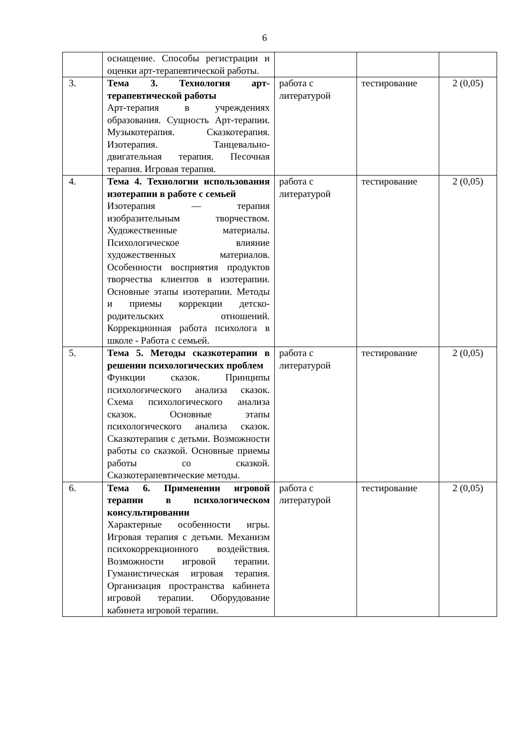6
| | оснащение. Способы регистрации и оценки арт-терапевтической работы. | | | |
| 3. | Тема 3. Технология арт-терапевтической работы Арт-терапия в учреждениях образования. Сущность Арт-терапии. Музыкотерапия. Сказкотерапия. Изотерапия. Танцевально- двигательная терапия. Песочная терапия. Игровая терапия. | работа с литературой | тестирование | 2 (0,05) |
| 4. | Тема 4. Технологии использования изотерапии в работе с семьей Изотерапия — терапия изобразительным творчеством. Художественные материалы. Психологическое влияние художественных материалов. Особенности восприятия продуктов творчества клиентов в изотерапии. Основные этапы изотерапии. Методы и приемы коррекции детско-родительских отношений. Коррекционная работа психолога в школе - Работа с семьей. | работа с литературой | тестирование | 2 (0,05) |
| 5. | Тема 5. Методы сказкотерапии в решении психологических проблем Функции сказок. Принципы психологического анализа сказок. Схема психологического анализа сказок. Основные этапы психологического анализа сказок. Сказкотерапия с детьми. Возможности работы со сказкой. Основные приемы работы со сказкой. Сказкотерапевтические методы. | работа с литературой | тестирование | 2 (0,05) |
| 6. | Тема 6. Применении игровой терапии в психологическом консультировании Характерные особенности игры. Игровая терапия с детьми. Механизм психокоррекционного воздействия. Возможности игровой терапии. Гуманистическая игровая терапия. Организация пространства кабинета игровой терапии. Оборудование кабинета игровой терапии. | работа с литературой | тестирование | 2 (0,05) |